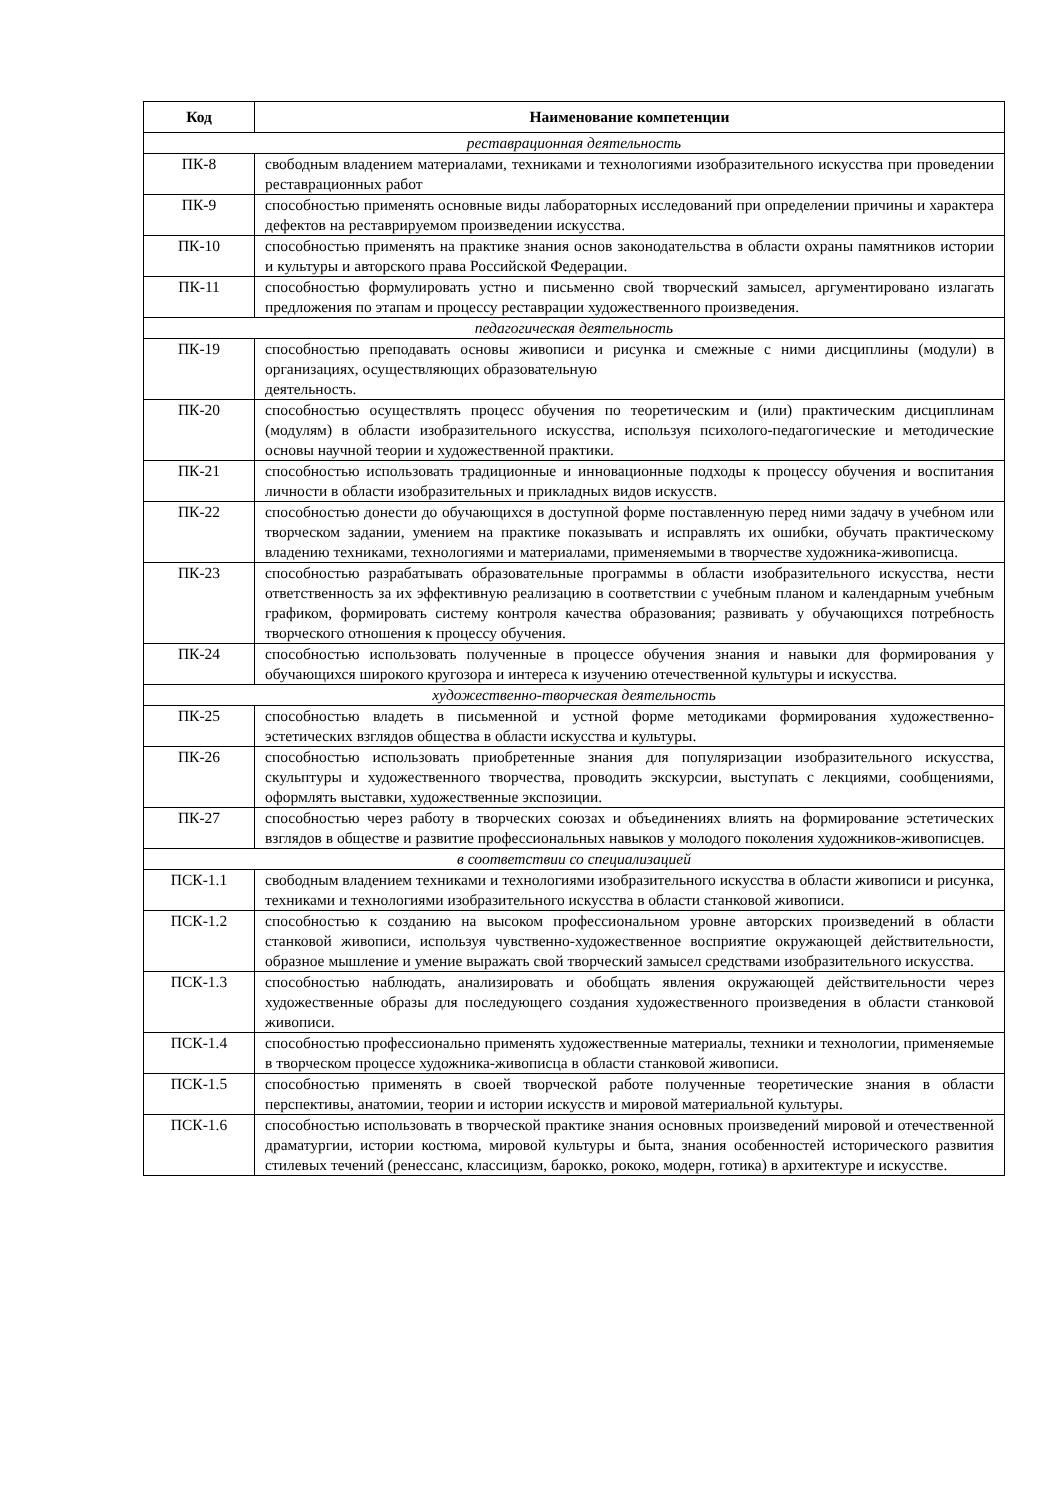| Код | Наименование компетенции |
| --- | --- |
| реставрационная деятельность | |
| ПК-8 | свободным владением материалами, техниками и технологиями изобразительного искусства при проведении реставрационных работ |
| ПК-9 | способностью применять основные виды лабораторных исследований при определении причины и характера дефектов на реставрируемом произведении искусства. |
| ПК-10 | способностью применять на практике знания основ законодательства в области охраны памятников истории и культуры и авторского права Российской Федерации. |
| ПК-11 | способностью формулировать устно и письменно свой творческий замысел, аргументировано излагать предложения по этапам и процессу реставрации художественного произведения. |
| педагогическая деятельность | |
| ПК-19 | способностью преподавать основы живописи и рисунка и смежные с ними дисциплины (модули) в организациях, осуществляющих образовательную деятельность. |
| ПК-20 | способностью осуществлять процесс обучения по теоретическим и (или) практическим дисциплинам (модулям) в области изобразительного искусства, используя психолого-педагогические и методические основы научной теории и художественной практики. |
| ПК-21 | способностью использовать традиционные и инновационные подходы к процессу обучения и воспитания личности в области изобразительных и прикладных видов искусств. |
| ПК-22 | способностью донести до обучающихся в доступной форме поставленную перед ними задачу в учебном или творческом задании, умением на практике показывать и исправлять их ошибки, обучать практическому владению техниками, технологиями и материалами, применяемыми в творчестве художника-живописца. |
| ПК-23 | способностью разрабатывать образовательные программы в области изобразительного искусства, нести ответственность за их эффективную реализацию в соответствии с учебным планом и календарным учебным графиком, формировать систему контроля качества образования; развивать у обучающихся потребность творческого отношения к процессу обучения. |
| ПК-24 | способностью использовать полученные в процессе обучения знания и навыки для формирования у обучающихся широкого кругозора и интереса к изучению отечественной культуры и искусства. |
| художественно-творческая деятельность | |
| ПК-25 | способностью владеть в письменной и устной форме методиками формирования художественно-эстетических взглядов общества в области искусства и культуры. |
| ПК-26 | способностью использовать приобретенные знания для популяризации изобразительного искусства, скульптуры и художественного творчества, проводить экскурсии, выступать с лекциями, сообщениями, оформлять выставки, художественные экспозиции. |
| ПК-27 | способностью через работу в творческих союзах и объединениях влиять на формирование эстетических взглядов в обществе и развитие профессиональных навыков у молодого поколения художников-живописцев. |
| в соответствии со специализацией | |
| ПСК-1.1 | свободным владением техниками и технологиями изобразительного искусства в области живописи и рисунка, техниками и технологиями изобразительного искусства в области станковой живописи. |
| ПСК-1.2 | способностью к созданию на высоком профессиональном уровне авторских произведений в области станковой живописи, используя чувственно-художественное восприятие окружающей действительности, образное мышление и умение выражать свой творческий замысел средствами изобразительного искусства. |
| ПСК-1.3 | способностью наблюдать, анализировать и обобщать явления окружающей действительности через художественные образы для последующего создания художественного произведения в области станковой живописи. |
| ПСК-1.4 | способностью профессионально применять художественные материалы, техники и технологии, применяемые в творческом процессе художника-живописца в области станковой живописи. |
| ПСК-1.5 | способностью применять в своей творческой работе полученные теоретические знания в области перспективы, анатомии, теории и истории искусств и мировой материальной культуры. |
| ПСК-1.6 | способностью использовать в творческой практике знания основных произведений мировой и отечественной драматургии, истории костюма, мировой культуры и быта, знания особенностей исторического развития стилевых течений (ренессанс, классицизм, барокко, рококо, модерн, готика) в архитектуре и искусстве. |